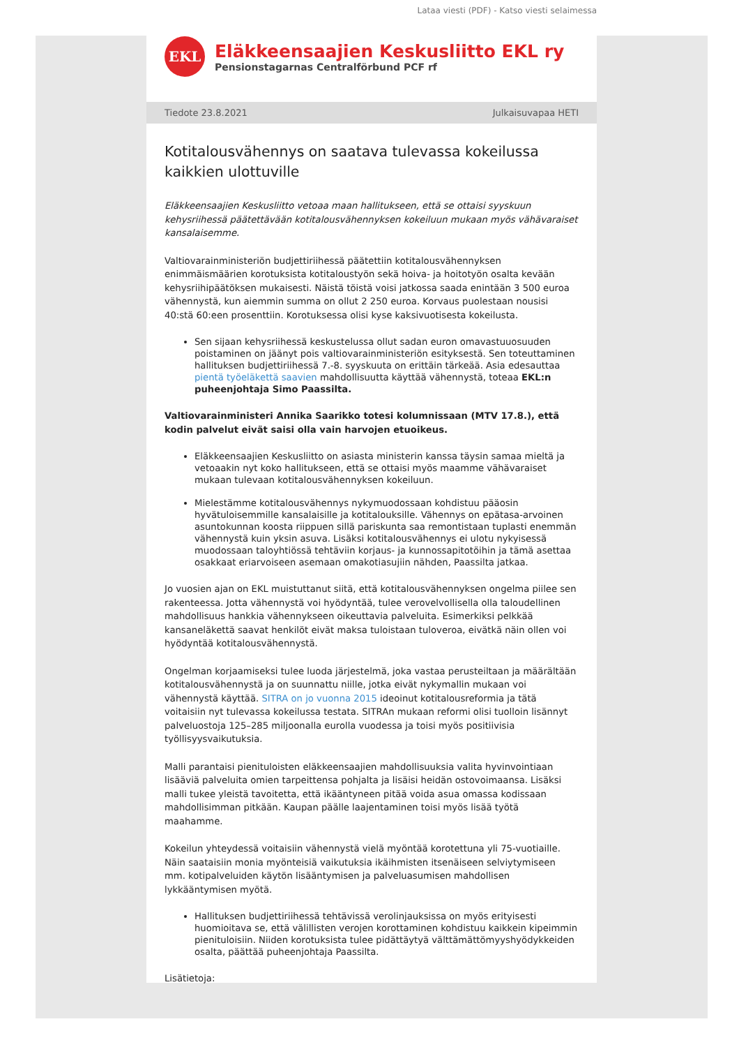Lataa viesti (PDF) - Katso viesti selaimessa
EKL
Eläkkeensaajien Keskusliitto EKL ry
Pensionstagarnas Centralförbund PCF rf
Tiedote 23.8.2021 Julkaisuvapaa HETI
Kotitalousvähennys on saatava tulevassa kokeilussa kaikkien ulottuville
Eläkkeensaajien Keskusliitto vetoaa maan hallitukseen, että se ottaisi syyskuun kehysriihessä päätettävään kotitalousvähennyksen kokeiluun mukaan myös vähävaraiset kansalaisemme.
Valtiovarainministeriön budjettiriihessä päätettiin kotitalousvähennyksen enimmäismäärien korotuksista kotitaloustyön sekä hoiva- ja hoitotyön osalta kevään kehysriihipäätöksen mukaisesti. Näistä töistä voisi jatkossa saada enintään 3 500 euroa vähennystä, kun aiemmin summa on ollut 2 250 euroa. Korvaus puolestaan nousisi 40:stä 60:een prosenttiin. Korotuksessa olisi kyse kaksivuotisesta kokeilusta.
Sen sijaan kehysriihessä keskustelussa ollut sadan euron omavastuuosuuden poistaminen on jäänyt pois valtiovarainministeriön esityksestä. Sen toteuttaminen hallituksen budjettiriihessä 7.-8. syyskuuta on erittäin tärkeää. Asia edesauttaa pientä työeläkettä saavien mahdollisuutta käyttää vähennystä, toteaa EKL:n puheenjohtaja Simo Paassilta.
Valtiovarainministeri Annika Saarikko totesi kolumnissaan (MTV 17.8.), että kodin palvelut eivät saisi olla vain harvojen etuoikeus.
Eläkkeensaajien Keskusliitto on asiasta ministerin kanssa täysin samaa mieltä ja vetoaakin nyt koko hallitukseen, että se ottaisi myös maamme vähävaraiset mukaan tulevaan kotitalousvähennyksen kokeiluun.
Mielestämme kotitalousvähennys nykymuodossaan kohdistuu pääosin hyvätuloisemmille kansalaisille ja kotitalouksille. Vähennys on epätasa-arvoinen asuntokunnan koosta riippuen sillä pariskunta saa remontistaan tuplasti enemmän vähennystä kuin yksin asuva. Lisäksi kotitalousvähennys ei ulotu nykyisessä muodossaan taloyhtiössä tehtäviin korjaus- ja kunnossapitotöihin ja tämä asettaa osakkaat eriarvoiseen asemaan omakotiasujiin nähden, Paassilta jatkaa.
Jo vuosien ajan on EKL muistuttanut siitä, että kotitalousvähennyksen ongelma piilee sen rakenteessa. Jotta vähennystä voi hyödyntää, tulee verovelvollisella olla taloudellinen mahdollisuus hankkia vähennykseen oikeuttavia palveluita. Esimerkiksi pelkkää kansaneläkettä saavat henkilöt eivät maksa tuloistaan tuloveroa, eivätkä näin ollen voi hyödyntää kotitalousvähennystä.
Ongelman korjaamiseksi tulee luoda järjestelmä, joka vastaa perusteiltaan ja määrältään kotitalousvähennystä ja on suunnattu niille, jotka eivät nykymallin mukaan voi vähennystä käyttää. SITRA on jo vuonna 2015 ideoinut kotitalousreformia ja tätä voitaisiin nyt tulevassa kokeilussa testata. SITRAn mukaan reformi olisi tuolloin lisännyt palveluostoja 125–285 miljoonalla eurolla vuodessa ja toisi myös positiivisia työllisyysvaikutuksia.
Malli parantaisi pienituloisten eläkkeensaajien mahdollisuuksia valita hyvinvointiaan lisääviä palveluita omien tarpeittensa pohjalta ja lisäisi heidän ostovoimaansa. Lisäksi malli tukee yleistä tavoitetta, että ikääntyneen pitää voida asua omassa kodissaan mahdollisimman pitkään. Kaupan päälle laajentaminen toisi myös lisää työtä maahamme.
Kokeilun yhteydessä voitaisiin vähennystä vielä myöntää korotettuna yli 75-vuotiaille. Näin saataisiin monia myönteisiä vaikutuksia ikäihmisten itsenäiseen selviytymiseen mm. kotipalveluiden käytön lisääntymisen ja palveluasumisen mahdollisen lykkääntymisen myötä.
Hallituksen budjettiriihessä tehtävissä verolinjauksissa on myös erityisesti huomioitava se, että välillisten verojen korottaminen kohdistuu kaikkein kipeimmin pienituloisiin. Niiden korotuksista tulee pidättäytyä välttämättömyyshyödykkeiden osalta, päättää puheenjohtaja Paassilta.
Lisätietoja: